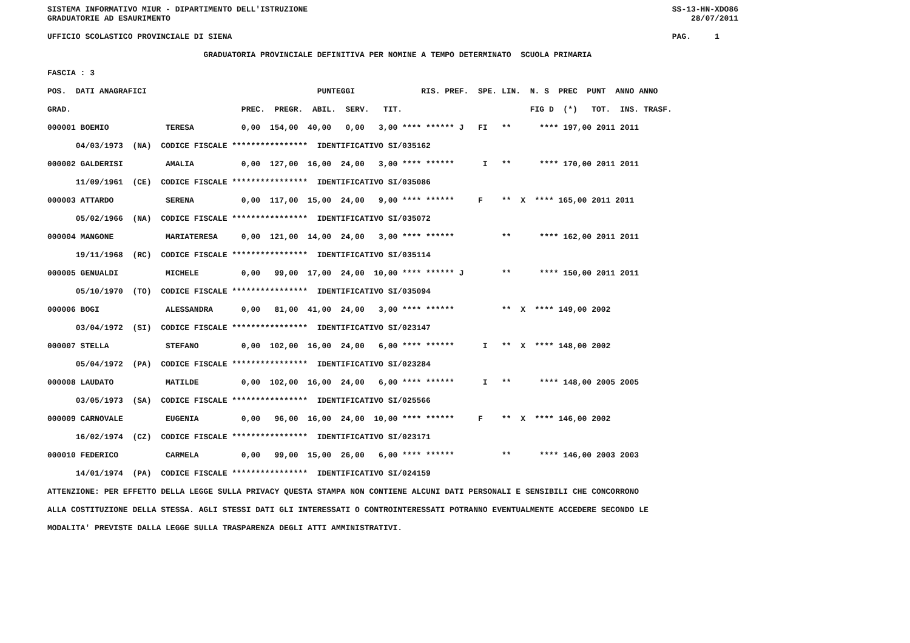SISTEMA INFORMATIVO MIUR - DIPARTIMENTO DELL'ISTRUZIONE                                                                             SS-13-HN-XDO86
          GRADUATORIE AD ESAURIMENTO                                                                                                              28/07/2011

          UFFICIO SCOLASTICO PROVINCIALE DI SIENA                                                                                             PAG.     1

                                           GRADUATORIA PROVINCIALE DEFINITIVA PER NOMINE A TEMPO DETERMINATO  SCUOLA PRIMARIA

          FASCIA : 3

          POS.  DATI ANAGRAFICI                                    PUNTEGGI              RIS. PREF.  SPE. LIN.  N. S  PREC  PUNT  ANNO ANNO

          GRAD.                                    PREC.  PREGR.  ABIL.  SERV.   TIT.                           FIG D  (*)   TOT.  INS. TRASF.

          000001 BOEMIO            TERESA          0,00  154,00  40,00   0,00   3,00 **** ****** J   FI   **      **** 197,00 2011 2011

                04/03/1973  (NA)  CODICE FISCALE ****************  IDENTIFICATIVO SI/035162

          000002 GALDERISI         AMALIA          0,00  127,00  16,00  24,00   3,00 **** ******      I   **      **** 170,00 2011 2011

                11/09/1961  (CE)  CODICE FISCALE ****************  IDENTIFICATIVO SI/035086

          000003 ATTARDO           SERENA          0,00  117,00  15,00  24,00   9,00 **** ******     F    **  X  **** 165,00 2011 2011

                05/02/1966  (NA)  CODICE FISCALE ****************  IDENTIFICATIVO SI/035072

          000004 MANGONE           MARIATERESA     0,00  121,00  14,00  24,00   3,00 **** ******          **      **** 162,00 2011 2011

                19/11/1968  (RC)  CODICE FISCALE ****************  IDENTIFICATIVO SI/035114

          000005 GENUALDI          MICHELE         0,00   99,00  17,00  24,00  10,00 **** ****** J        **      **** 150,00 2011 2011

                05/10/1970  (TO)  CODICE FISCALE ****************  IDENTIFICATIVO SI/035094

          000006 BOGI              ALESSANDRA      0,00   81,00  41,00  24,00   3,00 **** ******          **  X  **** 149,00 2002

                03/04/1972  (SI)  CODICE FISCALE ****************  IDENTIFICATIVO SI/023147

          000007 STELLA            STEFANO         0,00  102,00  16,00  24,00   6,00 **** ******      I   **  X  **** 148,00 2002

                05/04/1972  (PA)  CODICE FISCALE ****************  IDENTIFICATIVO SI/023284

          000008 LAUDATO           MATILDE         0,00  102,00  16,00  24,00   6,00 **** ******      I   **      **** 148,00 2005 2005

                03/05/1973  (SA)  CODICE FISCALE ****************  IDENTIFICATIVO SI/025566

          000009 CARNOVALE         EUGENIA         0,00   96,00  16,00  24,00  10,00 **** ******     F    **  X  **** 146,00 2002

                16/02/1974  (CZ)  CODICE FISCALE ****************  IDENTIFICATIVO SI/023171

          000010 FEDERICO          CARMELA         0,00   99,00  15,00  26,00   6,00 **** ******          **      **** 146,00 2003 2003

                14/01/1974  (PA)  CODICE FISCALE ****************  IDENTIFICATIVO SI/024159

          ATTENZIONE: PER EFFETTO DELLA LEGGE SULLA PRIVACY QUESTA STAMPA NON CONTIENE ALCUNI DATI PERSONALI E SENSIBILI CHE CONCORRONO

          ALLA COSTITUZIONE DELLA STESSA. AGLI STESSI DATI GLI INTERESSATI O CONTROINTERESSATI POTRANNO EVENTUALMENTE ACCEDERE SECONDO LE

          MODALITA' PREVISTE DALLA LEGGE SULLA TRASPARENZA DEGLI ATTI AMMINISTRATIVI.